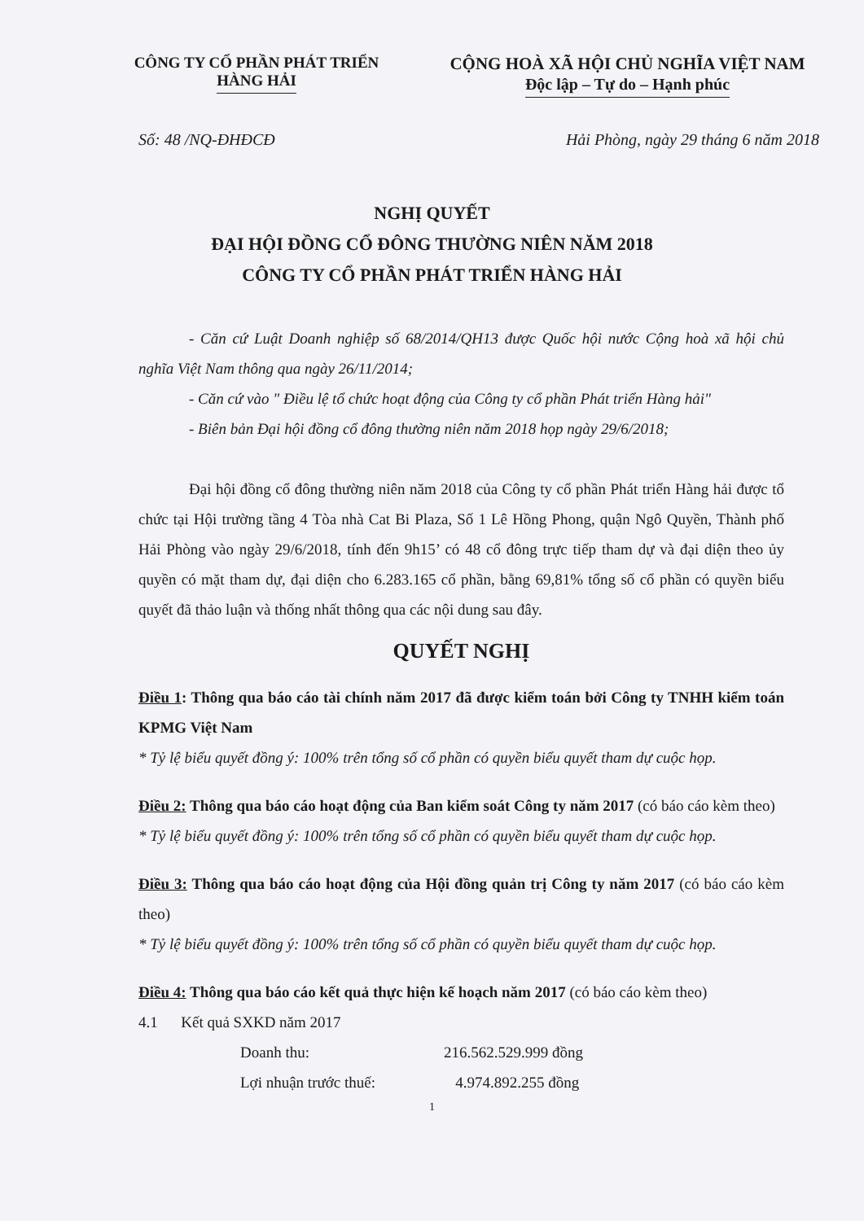CÔNG TY CỔ PHẦN PHÁT TRIỂN
HÀNG HẢI
CỘNG HOÀ XÃ HỘI CHỦ NGHĨA VIỆT NAM
Độc lập – Tự do – Hạnh phúc
Số: 48 /NQ-ĐHĐCĐ Hải Phòng, ngày 29 tháng 6 năm 2018
NGHỊ QUYẾT
ĐẠI HỘI ĐỒNG CỔ ĐÔNG THƯỜNG NIÊN NĂM 2018
CÔNG TY CỔ PHẦN PHÁT TRIỂN HÀNG HẢI
- Căn cứ Luật Doanh nghiệp số 68/2014/QH13 được Quốc hội nước Cộng hoà xã hội chủ nghĩa Việt Nam thông qua ngày 26/11/2014;
- Căn cứ vào " Điều lệ tổ chức hoạt động của Công ty cổ phần Phát triển Hàng hải"
- Biên bản Đại hội đồng cổ đông thường niên năm 2018 họp ngày 29/6/2018;
Đại hội đồng cổ đông thường niên năm 2018 của Công ty cổ phần Phát triển Hàng hải được tổ chức tại Hội trường tầng 4 Tòa nhà Cat Bi Plaza, Số 1 Lê Hồng Phong, quận Ngô Quyền, Thành phố Hải Phòng vào ngày 29/6/2018, tính đến 9h15’ có 48 cổ đông trực tiếp tham dự và đại diện theo ủy quyền có mặt tham dự, đại diện cho 6.283.165 cổ phần, bằng 69,81% tổng số cổ phần có quyền biểu quyết đã thảo luận và thống nhất thông qua các nội dung sau đây.
QUYẾT NGHỊ
Điều 1: Thông qua báo cáo tài chính năm 2017 đã được kiểm toán bởi Công ty TNHH kiểm toán KPMG Việt Nam
* Tỷ lệ biểu quyết đồng ý: 100% trên tổng số cổ phần có quyền biểu quyết tham dự cuộc họp.
Điều 2: Thông qua báo cáo hoạt động của Ban kiểm soát Công ty năm 2017 (có báo cáo kèm theo)
* Tỷ lệ biểu quyết đồng ý: 100% trên tổng số cổ phần có quyền biểu quyết tham dự cuộc họp.
Điều 3: Thông qua báo cáo hoạt động của Hội đồng quản trị Công ty năm 2017 (có báo cáo kèm theo)
* Tỷ lệ biểu quyết đồng ý: 100% trên tổng số cổ phần có quyền biểu quyết tham dự cuộc họp.
Điều 4: Thông qua báo cáo kết quả thực hiện kế hoạch năm 2017 (có báo cáo kèm theo)
4.1 Kết quả SXKD năm 2017
Doanh thu: 216.562.529.999 đồng
Lợi nhuận trước thuế: 4.974.892.255 đồng
1